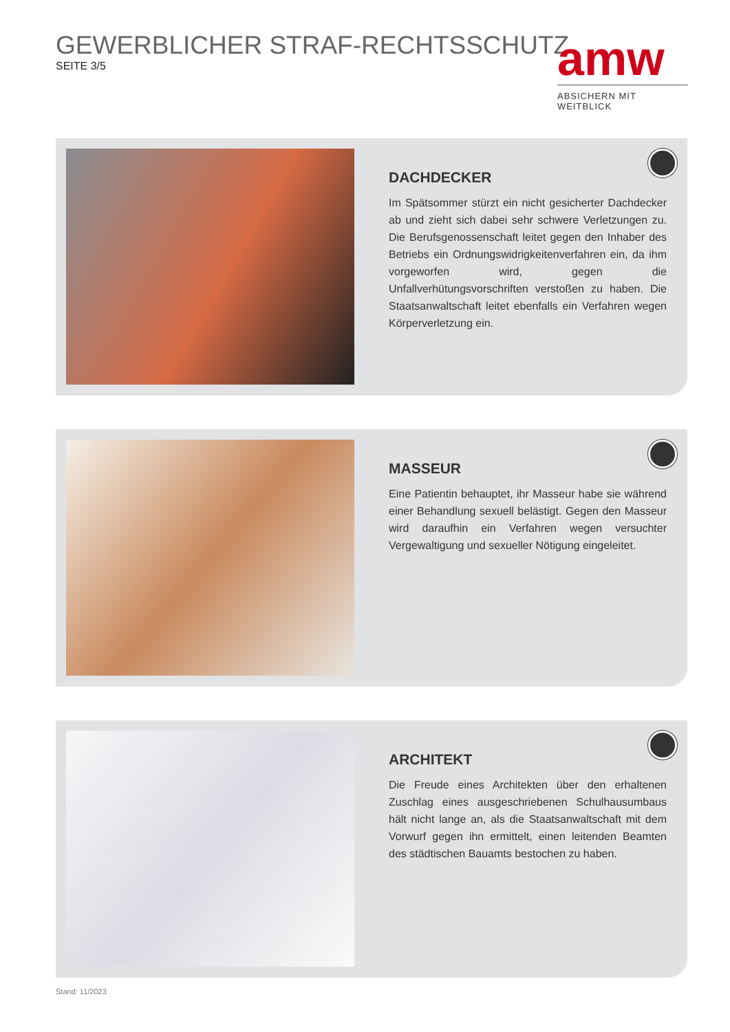GEWERBLICHER STRAF-RECHTSSCHUTZ
SEITE 3/5
amw
ABSICHERN MIT WEITBLICK
DACHDECKER
Im Spätsommer stürzt ein nicht gesicherter Dachdecker ab und zieht sich dabei sehr schwere Verletzungen zu. Die Berufsgenossenschaft leitet gegen den Inhaber des Betriebs ein Ordnungswidrigkeitenverfahren ein, da ihm vorgeworfen wird, gegen die Unfallverhütungsvorschriften verstoßen zu haben. Die Staatsanwaltschaft leitet ebenfalls ein Verfahren wegen Körperverletzung ein.
MASSEUR
Eine Patientin behauptet, ihr Masseur habe sie während einer Behandlung sexuell belästigt. Gegen den Masseur wird daraufhin ein Verfahren wegen versuchter Vergewaltigung und sexueller Nötigung eingeleitet.
ARCHITEKT
Die Freude eines Architekten über den erhaltenen Zuschlag eines ausgeschriebenen Schulhausumbaus hält nicht lange an, als die Staatsanwaltschaft mit dem Vorwurf gegen ihn ermittelt, einen leitenden Beamten des städtischen Bauamts bestochen zu haben.
Stand: 11/2023